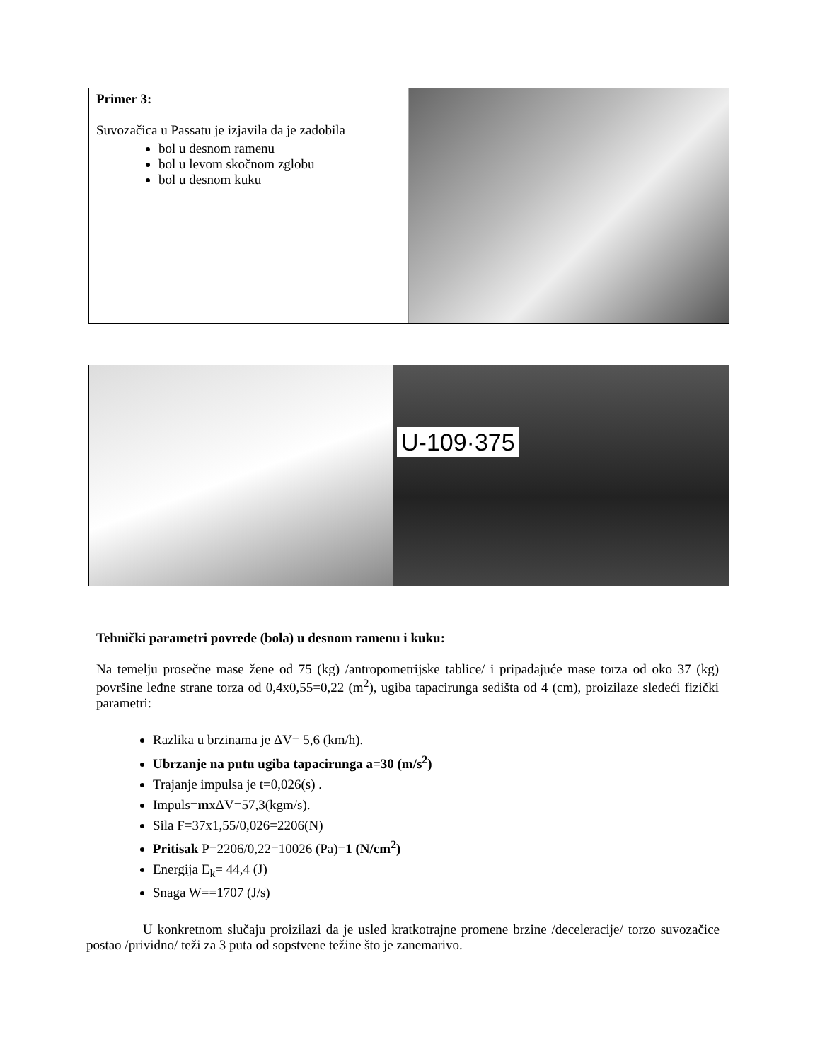| Primer 3: Suvozačica u Passatu je izjavila da je zadobila bol u desnom ramenu bol u levom skočnom zglobu bol u desnom kuku | |
U-109·375
Tehnički parametri povrede (bola) u desnom ramenu i kuku:
Na temelju prosečne mase žene od 75 (kg) /antropometrijske tablice/ i pripadajuće mase torza od oko 37 (kg) površine leđne strane torza od 0,4x0,55=0,22 (m<sup>2</sup>), ugiba tapacirunga sedišta od 4 (cm), proizilaze sledeći fizički parametri:
Razlika u brzinama je ΔV= 5,6 (km/h).
Ubrzanje na putu ugiba tapacirunga a=30 (m/s<sup>2</sup>)
Trajanje impulsa je t=0,026(s) .
Impuls=mxΔV=57,3(kgm/s).
Sila F=37x1,55/0,026=2206(N)
Pritisak P=2206/0,22=10026 (Pa)=1 (N/cm<sup>2</sup>)
Energija E<sub>k</sub>= 44,4 (J)
Snaga W==1707 (J/s)
U konkretnom slučaju proizilazi da je usled kratkotrajne promene brzine /deceleracije/ torzo suvozačice postao /prividno/ teži za 3 puta od sopstvene težine što je zanemarivo.